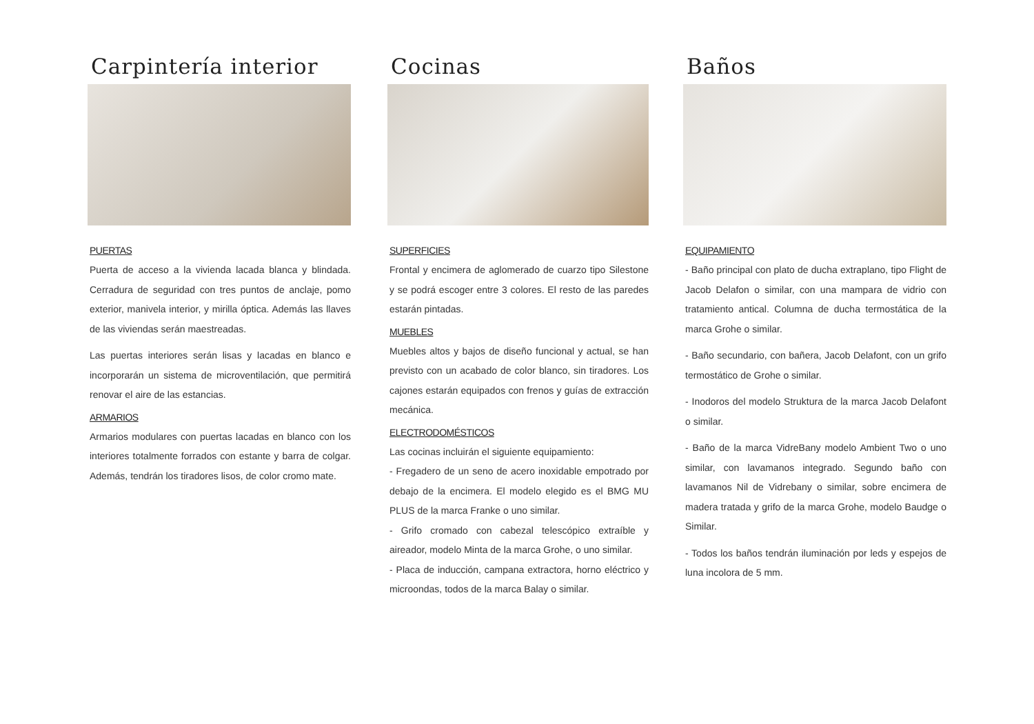Carpintería interior
PUERTAS
Puerta de acceso a la vivienda lacada blanca y blindada. Cerradura de seguridad con tres puntos de anclaje, pomo exterior, manivela interior, y mirilla óptica. Además las llaves de las viviendas serán maestreadas.
Las puertas interiores serán lisas y lacadas en blanco e incorporarán un sistema de microventilación, que permitirá renovar el aire de las estancias.
ARMARIOS
Armarios modulares con puertas lacadas en blanco con los interiores totalmente forrados con estante y barra de colgar. Además, tendrán los tiradores lisos, de color cromo mate.
Cocinas
SUPERFICIES
Frontal y encimera de aglomerado de cuarzo tipo Silestone y se podrá escoger entre 3 colores. El resto de las paredes estarán pintadas.
MUEBLES
Muebles altos y bajos de diseño funcional y actual, se han previsto con un acabado de color blanco, sin tiradores. Los cajones estarán equipados con frenos y guías de extracción mecánica.
ELECTRODOMÉSTICOS
Las cocinas incluirán el siguiente equipamiento:
- Fregadero de un seno de acero inoxidable empotrado por debajo de la encimera. El modelo elegido es el BMG MU PLUS de la marca Franke o uno similar.
- Grifo cromado con cabezal telescópico extraíble y aireador, modelo Minta de la marca Grohe, o uno similar.
- Placa de inducción, campana extractora, horno eléctrico y microondas, todos de la marca Balay o similar.
Baños
EQUIPAMIENTO
- Baño principal con plato de ducha extraplano, tipo Flight de Jacob Delafon o similar, con una mampara de vidrio con tratamiento antical. Columna de ducha termostática de la marca Grohe o similar.
- Baño secundario, con bañera, Jacob Delafont, con un grifo termostático de Grohe o similar.
- Inodoros del modelo Struktura de la marca Jacob Delafont o similar.
- Baño de la marca VidreBany modelo Ambient Two o uno similar, con lavamanos integrado. Segundo baño con lavamanos Nil de Vidrebany o similar, sobre encimera de madera tratada y grifo de la marca Grohe, modelo Baudge o Similar.
- Todos los baños tendrán iluminación por leds y espejos de luna incolora de 5 mm.